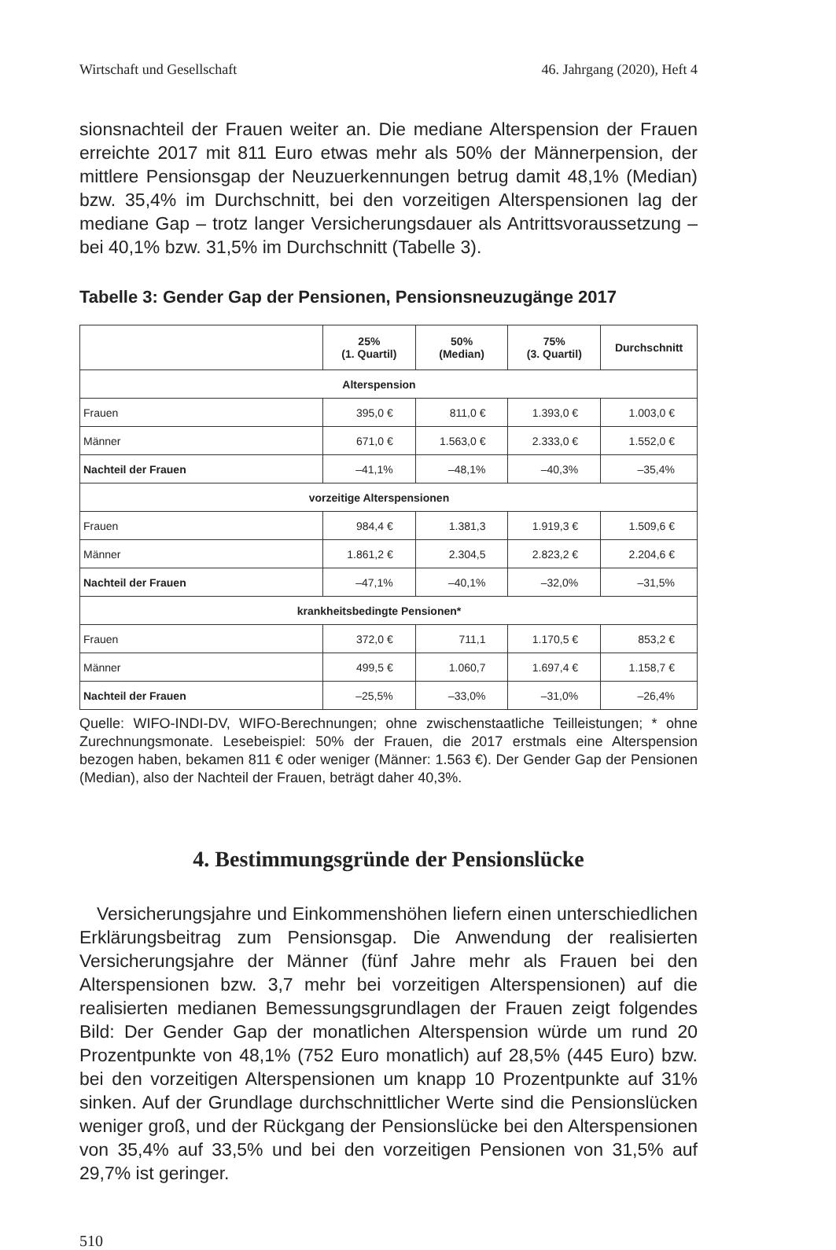Wirtschaft und Gesellschaft 46. Jahrgang (2020), Heft 4
sionsnachteil der Frauen weiter an. Die mediane Alterspension der Frauen erreichte 2017 mit 811 Euro etwas mehr als 50% der Männerpension, der mittlere Pensionsgap der Neuzuerkennungen betrug damit 48,1% (Median) bzw. 35,4% im Durchschnitt, bei den vorzeitigen Alterspensionen lag der mediane Gap – trotz langer Versicherungsdauer als Antrittsvoraussetzung – bei 40,1% bzw. 31,5% im Durchschnitt (Tabelle 3).
Tabelle 3: Gender Gap der Pensionen, Pensionsneuzugänge 2017
| | 25% (1. Quartil) | 50% (Median) | 75% (3. Quartil) | Durchschnitt |
| --- | --- | --- | --- | --- |
| Alterspension | | | | |
| Frauen | 395,0 € | 811,0 € | 1.393,0 € | 1.003,0 € |
| Männer | 671,0 € | 1.563,0 € | 2.333,0 € | 1.552,0 € |
| Nachteil der Frauen | –41,1% | –48,1% | –40,3% | –35,4% |
| vorzeitige Alterspensionen | | | | |
| Frauen | 984,4 € | 1.381,3 | 1.919,3 € | 1.509,6 € |
| Männer | 1.861,2 € | 2.304,5 | 2.823,2 € | 2.204,6 € |
| Nachteil der Frauen | –47,1% | –40,1% | –32,0% | –31,5% |
| krankheitsbedingte Pensionen* | | | | |
| Frauen | 372,0 € | 711,1 | 1.170,5 € | 853,2 € |
| Männer | 499,5 € | 1.060,7 | 1.697,4 € | 1.158,7 € |
| Nachteil der Frauen | –25,5% | –33,0% | –31,0% | –26,4% |
Quelle: WIFO-INDI-DV, WIFO-Berechnungen; ohne zwischenstaatliche Teilleistungen; * ohne Zurechnungsmonate. Lesebeispiel: 50% der Frauen, die 2017 erstmals eine Alterspension bezogen haben, bekamen 811 € oder weniger (Männer: 1.563 €). Der Gender Gap der Pensionen (Median), also der Nachteil der Frauen, beträgt daher 40,3%.
4. Bestimmungsgründe der Pensionslücke
Versicherungsjahre und Einkommenshöhen liefern einen unterschiedlichen Erklärungsbeitrag zum Pensionsgap. Die Anwendung der realisierten Versicherungsjahre der Männer (fünf Jahre mehr als Frauen bei den Alterspensionen bzw. 3,7 mehr bei vorzeitigen Alterspensionen) auf die realisierten medianen Bemessungsgrundlagen der Frauen zeigt folgendes Bild: Der Gender Gap der monatlichen Alterspension würde um rund 20 Prozentpunkte von 48,1% (752 Euro monatlich) auf 28,5% (445 Euro) bzw. bei den vorzeitigen Alterspensionen um knapp 10 Prozentpunkte auf 31% sinken. Auf der Grundlage durchschnittlicher Werte sind die Pensionslücken weniger groß, und der Rückgang der Pensionslücke bei den Alterspensionen von 35,4% auf 33,5% und bei den vorzeitigen Pensionen von 31,5% auf 29,7% ist geringer.
510